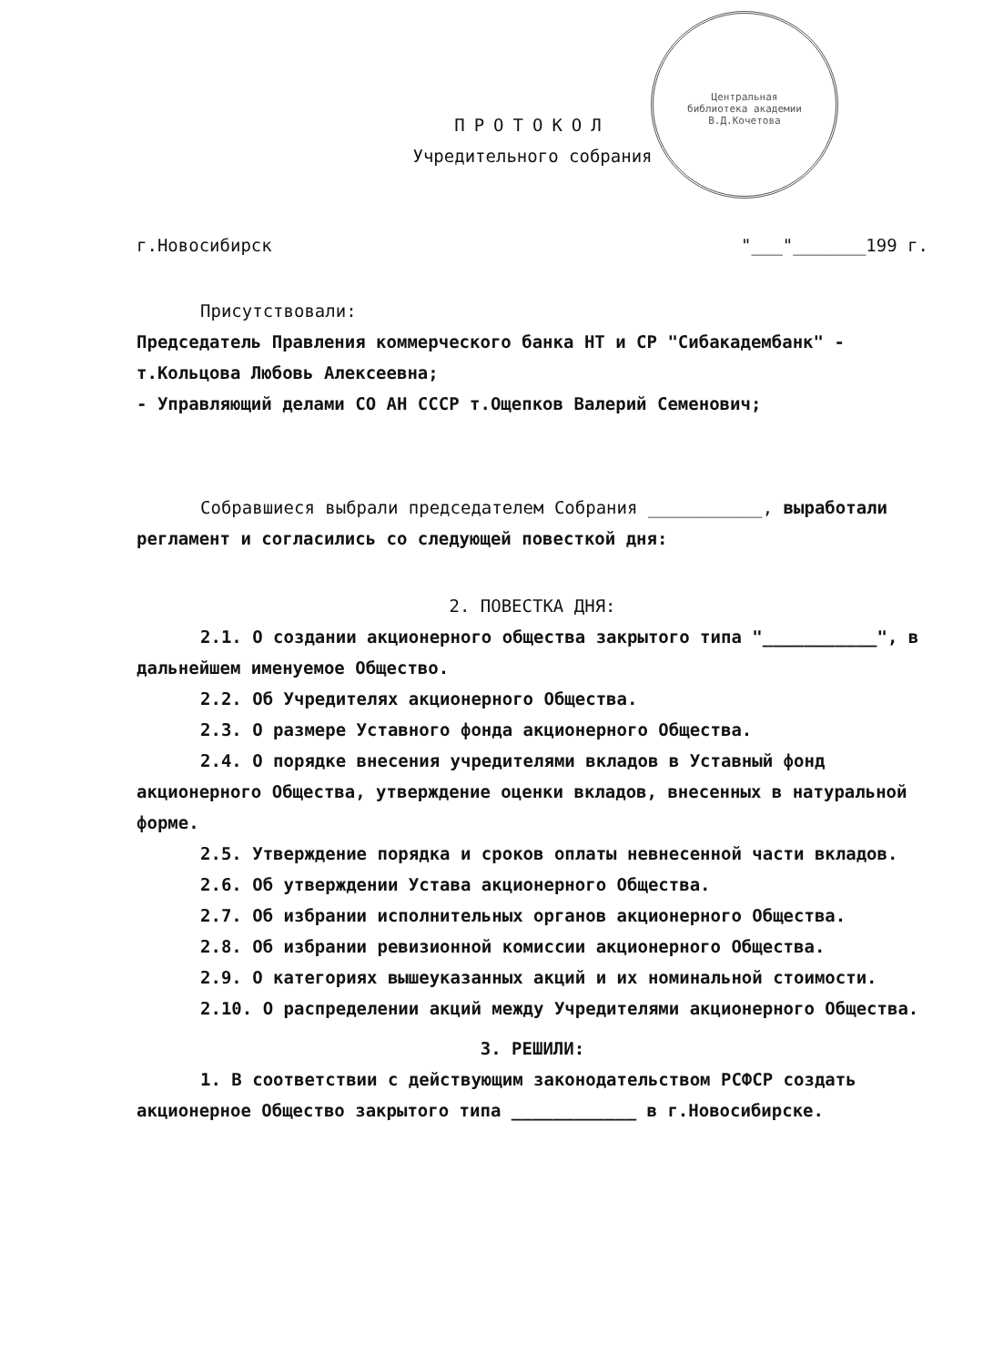Центральная библиотека академии В.Д.Кочетова
ПРОТОКОЛ
Учредительного собрания
г.Новосибирск "___"_______199 г.
Присутствовали:
Председатель Правления коммерческого банка НТ и СР "Сибакадембанк" - т.Кольцова Любовь Алексеевна;
- Управляющий делами СО АН СССР т.Ощепков Валерий Семенович;
Собравшиеся выбрали председателем Собрания ___________, выработали регламент и согласились со следующей повесткой дня:
2. ПОВЕСТКА ДНЯ:
2.1. О создании акционерного общества закрытого типа "___________", в дальнейшем именуемое Общество.
2.2. Об Учредителях акционерного Общества.
2.3. О размере Уставного фонда акционерного Общества.
2.4. О порядке внесения учредителями вкладов в Уставный фонд акционерного Общества, утверждение оценки вкладов, внесенных в натуральной форме.
2.5. Утверждение порядка и сроков оплаты невнесенной части вкладов.
2.6. Об утверждении Устава акционерного Общества.
2.7. Об избрании исполнительных органов акционерного Общества.
2.8. Об избрании ревизионной комиссии акционерного Общества.
2.9. О категориях вышеуказанных акций и их номинальной стоимости.
2.10. О распределении акций между Учредителями акционерного Общества.
3. РЕШИЛИ:
1. В соответствии с действующим законодательством РСФСР создать акционерное Общество закрытого типа ____________ в г.Новосибирске.